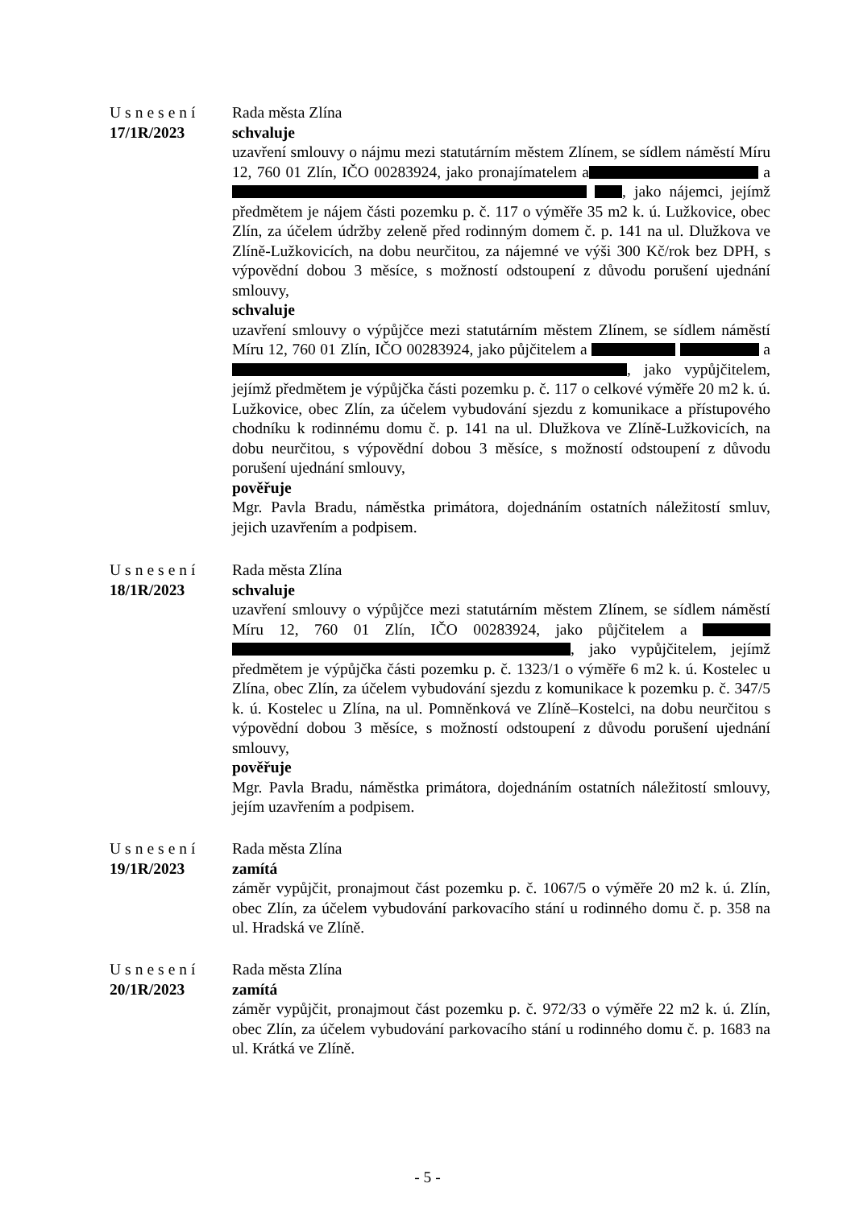Usnesení
17/1R/2023
Rada města Zlína
schvaluje
uzavření smlouvy o nájmu mezi statutárním městem Zlínem, se sídlem náměstí Míru 12, 760 01 Zlín, IČO 00283924, jako pronajímatelem a a , jako nájemci, jejímž předmětem je nájem části pozemku p. č. 117 o výměře 35 m2 k. ú. Lužkovice, obec Zlín, za účelem údržby zeleně před rodinným domem č. p. 141 na ul. Dlužkova ve Zlíně-Lužkovicích, na dobu neurčitou, za nájemné ve výši 300 Kč/rok bez DPH, s výpovědní dobou 3 měsíce, s možností odstoupení z důvodu porušení ujednání smlouvy,
schvaluje
uzavření smlouvy o výpůjčce mezi statutárním městem Zlínem, se sídlem náměstí Míru 12, 760 01 Zlín, IČO 00283924, jako půjčitelem a a , jako vypůjčitelem, jejímž předmětem je výpůjčka části pozemku p. č. 117 o celkové výměře 20 m2 k. ú. Lužkovice, obec Zlín, za účelem vybudování sjezdu z komunikace a přístupového chodníku k rodinnému domu č. p. 141 na ul. Dlužkova ve Zlíně-Lužkovicích, na dobu neurčitou, s výpovědní dobou 3 měsíce, s možností odstoupení z důvodu porušení ujednání smlouvy,
pověřuje
Mgr. Pavla Bradu, náměstka primátora, dojednáním ostatních náležitostí smluv, jejich uzavřením a podpisem.
Usnesení
18/1R/2023
Rada města Zlína
schvaluje
uzavření smlouvy o výpůjčce mezi statutárním městem Zlínem, se sídlem náměstí Míru 12, 760 01 Zlín, IČO 00283924, jako půjčitelem a , jako vypůjčitelem, jejímž předmětem je výpůjčka části pozemku p. č. 1323/1 o výměře 6 m2 k. ú. Kostelec u Zlína, obec Zlín, za účelem vybudování sjezdu z komunikace k pozemku p. č. 347/5 k. ú. Kostelec u Zlína, na ul. Pomněnková ve Zlíně–Kostelci, na dobu neurčitou s výpovědní dobou 3 měsíce, s možností odstoupení z důvodu porušení ujednání smlouvy,
pověřuje
Mgr. Pavla Bradu, náměstka primátora, dojednáním ostatních náležitostí smlouvy, jejím uzavřením a podpisem.
Usnesení
19/1R/2023
Rada města Zlína
zamítá
záměr vypůjčit, pronajmout část pozemku p. č. 1067/5 o výměře 20 m2 k. ú. Zlín, obec Zlín, za účelem vybudování parkovacího stání u rodinného domu č. p. 358 na ul. Hradská ve Zlíně.
Usnesení
20/1R/2023
Rada města Zlína
zamítá
záměr vypůjčit, pronajmout část pozemku p. č. 972/33 o výměře 22 m2 k. ú. Zlín, obec Zlín, za účelem vybudování parkovacího stání u rodinného domu č. p. 1683 na ul. Krátká ve Zlíně.
- 5 -